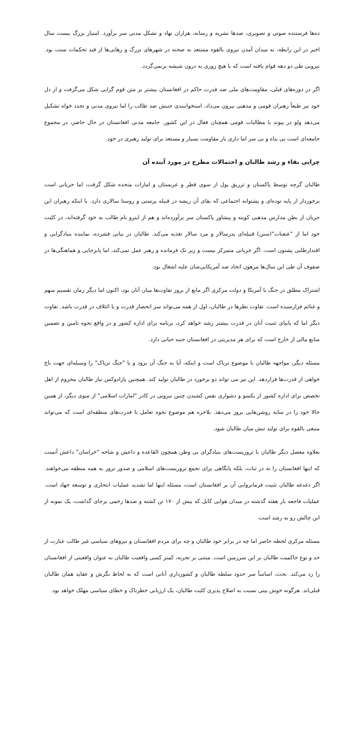ده‌ها فرستنده صوتی و تصویری، صدها نشریه و رسانه، هزاران نهاد و تشکل مدنی سر برآورد. امتیاز بزرگ بیست سال اخیر در این رابطه، به میدان آمدن نیروی بالقوه مستعد به صحنه در شهرهای بزرگ و رهایی‌ها از قید تحکمات سنت بود. نیرویی طی دو دهه قوام یافته است که با هیچ زوری به درون شیشه برنمی‌گردد.
اگر در دوره‌های قبلی، مقاومت‌های ملی ضد قدرت حاکم در افغانستان بیشتر بر متن قوم گرایی شکل می‌گرفت و از دل خود نیز طبعاً رهبران قومی و مذهبی بیرون می‌داد، استخوانبندی جنبش ضد طالب را اما نیروی مدنی و تجدد خواه تشکیل می‌دهد ولو در پیوند با مطالبات قومی همچنان فعال در این کشور. جامعه مدنی افغانستان در حال حاضر، در مجموع جامعه‌ای است بی پناه و بی سر اما داری بار مقاومت بسیار و مستعد برای تولید رهبری در خود.
چرایی بقاء و رشد طالبان و احتمالات مطرح در مورد آینده آن
طالبان گرچه توسط پاکستان و تزریق پول از سوی قطر و عربستان و امارات متحده شکل گرفت، اما جریانی است برخوردار از پایه توده‌ای و پشتوانه اجتماعی که بقای آن ریشه در قبیله پرستی و روستا سالاری دارد. با اینکه رهبران این جریان از بطن مدارس مذهبی کویته و پیشاور پاکستان سر برآورده‌اند و هم از اینرو نام طالب به خود گرفته‌اند، در کلیت خود اما از "عنعنات"(سنن) قبیله‌ای پدرسالار و مرد سالار تغذیه می‌کند. طالبان در بیانی فشرده، نماینده بنیادگرایی و اقتدارطلبی پشتون است. اگر جریانی متمرکز نیست و زیر تک فرمانده و رهبر عمل نمی‌کند، اما پابرجایی و هماهنگی‌ها در صفوف آن طی این سال‌ها مرهون اتحاد ضد آمریکایی‌شان علیه اشغال بود.
اشتراک مطلق در جنگ با آمریکا و دولت مرکزی اگر مانع از بروز تفاوت‌ها میان آنان بود، اکنون اما دیگر زمان تقسیم سهم و غنائم فرارسیده است. تفاوت نظرها در طالبان، اول از همه می‌تواند سر انحصار قدرت و یا ائتلاف در قدرت باشد. تفاوت دیگر اما که پابپای تثبیت آنان در قدرت بیشتر رشد خواهد کرد، برنامه برای اداره کشور و در واقع نحوه تامین و تضمین منابع مالی از خارج است که برای هر مدیریتی در افغانستان جنبه حیاتی دارد.
مسئله دیگر، مواجهه طالبان با موضوع تریاک است و اینکه، آیا به جنگ آن برود و یا "جنگ تریاک" را وسیله‌ای جهت باج خواهی از قدرت‌ها قراردهد. این نیز می تواند دو برخورد در طالبان تولید کند. همچنین پارادوکس نیاز طالبان محروم از اهل تخصص برای اداره کشور از یکسو و دشواری نفس کشیدن چنین نیرویی در کادر "امارات اسلامی" از سوی دیگر، از همین حالا خود را در سایه روشن‌هایی بروز می‌دهد. بلاخره هم موضوع نحوه تعامل با قدرت‌های منطقه‌ای است که می‌تواند منبعی بالقوه برای تولید تنش میان طالبان شود.
بعلاوه معضل دیگر طالبان با تروریست‌های بنیادگرای بی وطن همچون القاعده و داعش و شاخه "خراسان" داعش آنست که اینها افغانستان را نه در ثبات، بلکه پایگاهی برای تجمع تروریست‌های اسلامی و صدور ترور به همه منطقه می‌خواهند. اگر دغدغه طالبان تثبیت فرمانروایی آن بر افغانستان است، مسئله اینها اما تشدید عملیات انتحاری و توسعه جهاد است. عملیات فاجعه بار هفته گذشته در میدان هوایی کابل که بیش از ۱۷۰ تن کشته و صدها زخمی برجای گذاشت، یک نمونه از این چالش رو به رشد است.
مسئله مرکزی لحظه حاضر اما چه در برابر خود طالبان و چه برای مردم افغانستان و نیروهای سیاسی غیر طالب عبارت از حد و نوع حاکمیت طالبان بر این سرزمین است. مبتنی بر تجربه، کمتر کسی واقعیت طالبان به عنوان واقعیتی از افغانستان را رد می‌کند. بحث، اساساً سر حدود سلطه طالبان و کشورداری آنانی است که به لحاظ نگرش و عقاید همان طالبان قبلی‌اند. هرگونه خوش بینی نسبت به اصلاح پذیری کلیت طالبان، یک ارزیابی خطرناک و خطای سیاسی مهلک خواهد بود.